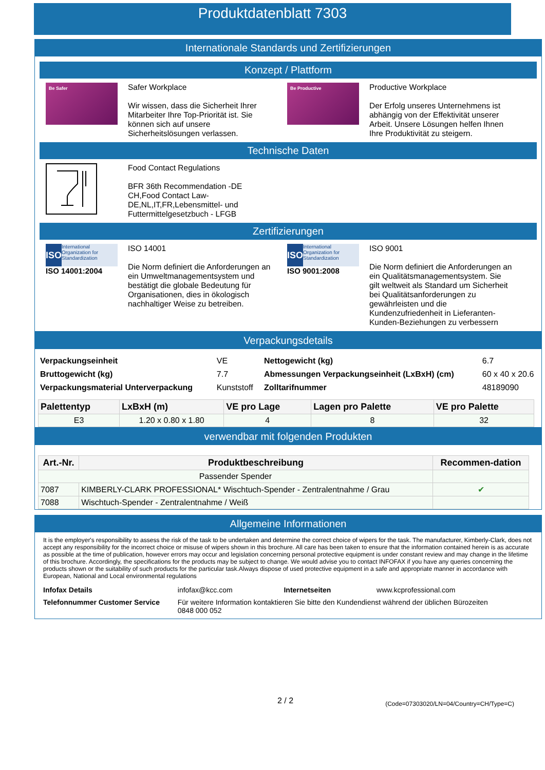Produktdatenblatt 7303
Internationale Standards und Zertifizierungen
Konzept / Plattform
Be Safer
Safer Workplace
Wir wissen, dass die Sicherheit Ihrer Mitarbeiter Ihre Top-Priorität ist. Sie können sich auf unsere Sicherheitslösungen verlassen.
Be Productive
Productive Workplace
Der Erfolg unseres Unternehmens ist abhängig von der Effektivität unserer Arbeit. Unsere Lösungen helfen Ihnen Ihre Produktivität zu steigern.
Technische Daten
Food Contact Regulations
BFR 36th Recommendation -DE CH,Food Contact Law-DE,NL,IT,FR,Lebensmittel- und Futtermittelgesetzbuch - LFGB
Zertifizierungen
ISO International Organization for Standardization
ISO 14001:2004
ISO 14001
Die Norm definiert die Anforderungen an ein Umweltmanagementsystem und bestätigt die globale Bedeutung für Organisationen, dies in ökologisch nachhaltiger Weise zu betreiben.
ISO International Organization for Standardization
ISO 9001:2008
ISO 9001
Die Norm definiert die Anforderungen an ein Qualitätsmanagementsystem. Sie gilt weltweit als Standard um Sicherheit bei Qualitätsanforderungen zu gewährleisten und die Kundenzufriedenheit in Lieferanten-Kunden-Beziehungen zu verbessern
Verpackungsdetails
| Verpackungseinheit | VE | Nettogewicht (kg) | 6.7 |
| Bruttogewicht (kg) | 7.7 | Abmessungen Verpackungseinheit (LxBxH) (cm) | 60 x 40 x 20.6 |
| Verpackungsmaterial Unterverpackung | Kunststoff | Zolltarifnummer | 48189090 |
| Palettentyp | LxBxH (m) | VE pro Lage | Lagen pro Palette | VE pro Palette |
| --- | --- | --- | --- | --- |
| E3 | 1.20 x 0.80 x 1.80 | 4 | 8 | 32 |
verwendbar mit folgenden Produkten
| Art.-Nr. | Produktbeschreibung | Recommen-dation |
| --- | --- | --- |
| Passender Spender | | |
| 7087 | KIMBERLY-CLARK PROFESSIONAL* Wischtuch-Spender - Zentralentnahme / Grau | ✔ |
| 7088 | Wischtuch-Spender - Zentralentnahme / Weiß | |
Allgemeine Informationen
It is the employer's responsibility to assess the risk of the task to be undertaken and determine the correct choice of wipers for the task. The manufacturer, Kimberly-Clark, does not accept any responsibility for the incorrect choice or misuse of wipers shown in this brochure. All care has been taken to ensure that the information contained herein is as accurate as possible at the time of publication, however errors may occur and legislation concerning personal protective equipment is under constant review and may change in the lifetime of this brochure. Accordingly, the specifications for the products may be subject to change. We would advise you to contact INFOFAX if you have any queries concerning the products shown or the suitability of such products for the particular task.Always dispose of used protective equipment in a safe and appropriate manner in accordance with European, National and Local environmental regulations
| Infofax Details | infofax@kcc.com | Internetseiten | www.kcprofessional.com |
| Telefonnummer Customer Service | Für weitere Information kontaktieren Sie bitte den Kundendienst während der üblichen Bürozeiten 0848 000 052 | | |
2 / 2 (Code=07303020/LN=04/Country=CH/Type=C)